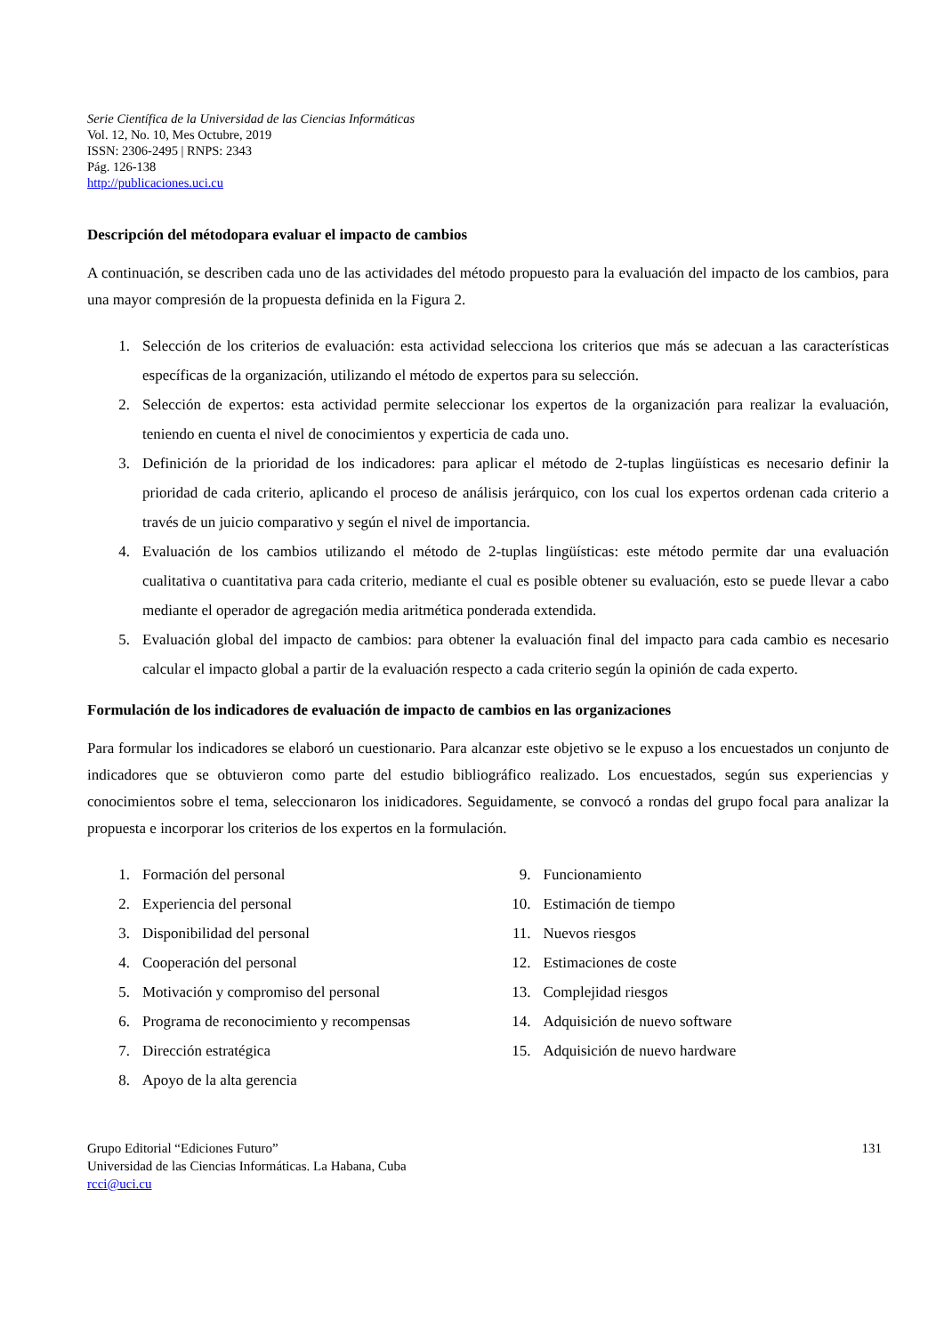Serie Científica de la Universidad de las Ciencias Informáticas
Vol. 12, No. 10, Mes Octubre, 2019
ISSN: 2306-2495 | RNPS: 2343
Pág. 126-138
http://publicaciones.uci.cu
Descripción del métodopara evaluar el impacto de cambios
A continuación, se describen cada uno de las actividades del método propuesto para la evaluación del impacto de los cambios, para una mayor compresión de la propuesta definida en la Figura 2.
1. Selección de los criterios de evaluación: esta actividad selecciona los criterios que más se adecuan a las características específicas de la organización, utilizando el método de expertos para su selección.
2. Selección de expertos: esta actividad permite seleccionar los expertos de la organización para realizar la evaluación, teniendo en cuenta el nivel de conocimientos y experticia de cada uno.
3. Definición de la prioridad de los indicadores: para aplicar el método de 2-tuplas lingüísticas es necesario definir la prioridad de cada criterio, aplicando el proceso de análisis jerárquico, con los cual los expertos ordenan cada criterio a través de un juicio comparativo y según el nivel de importancia.
4. Evaluación de los cambios utilizando el método de 2-tuplas lingüísticas: este método permite dar una evaluación cualitativa o cuantitativa para cada criterio, mediante el cual es posible obtener su evaluación, esto se puede llevar a cabo mediante el operador de agregación media aritmética ponderada extendida.
5. Evaluación global del impacto de cambios: para obtener la evaluación final del impacto para cada cambio es necesario calcular el impacto global a partir de la evaluación respecto a cada criterio según la opinión de cada experto.
Formulación de los indicadores de evaluación de impacto de cambios en las organizaciones
Para formular los indicadores se elaboró un cuestionario. Para alcanzar este objetivo se le expuso a los encuestados un conjunto de indicadores que se obtuvieron como parte del estudio bibliográfico realizado. Los encuestados, según sus experiencias y conocimientos sobre el tema, seleccionaron los inidicadores. Seguidamente, se convocó a rondas del grupo focal para analizar la propuesta e incorporar los criterios de los expertos en la formulación.
1. Formación del personal
2. Experiencia del personal
3. Disponibilidad del personal
4. Cooperación del personal
5. Motivación y compromiso del personal
6. Programa de reconocimiento y recompensas
7. Dirección estratégica
8. Apoyo de la alta gerencia
9. Funcionamiento
10. Estimación de tiempo
11. Nuevos riesgos
12. Estimaciones de coste
13. Complejidad riesgos
14. Adquisición de nuevo software
15. Adquisición de nuevo hardware
Grupo Editorial “Ediciones Futuro”
Universidad de las Ciencias Informáticas. La Habana, Cuba
rcci@uci.cu
131